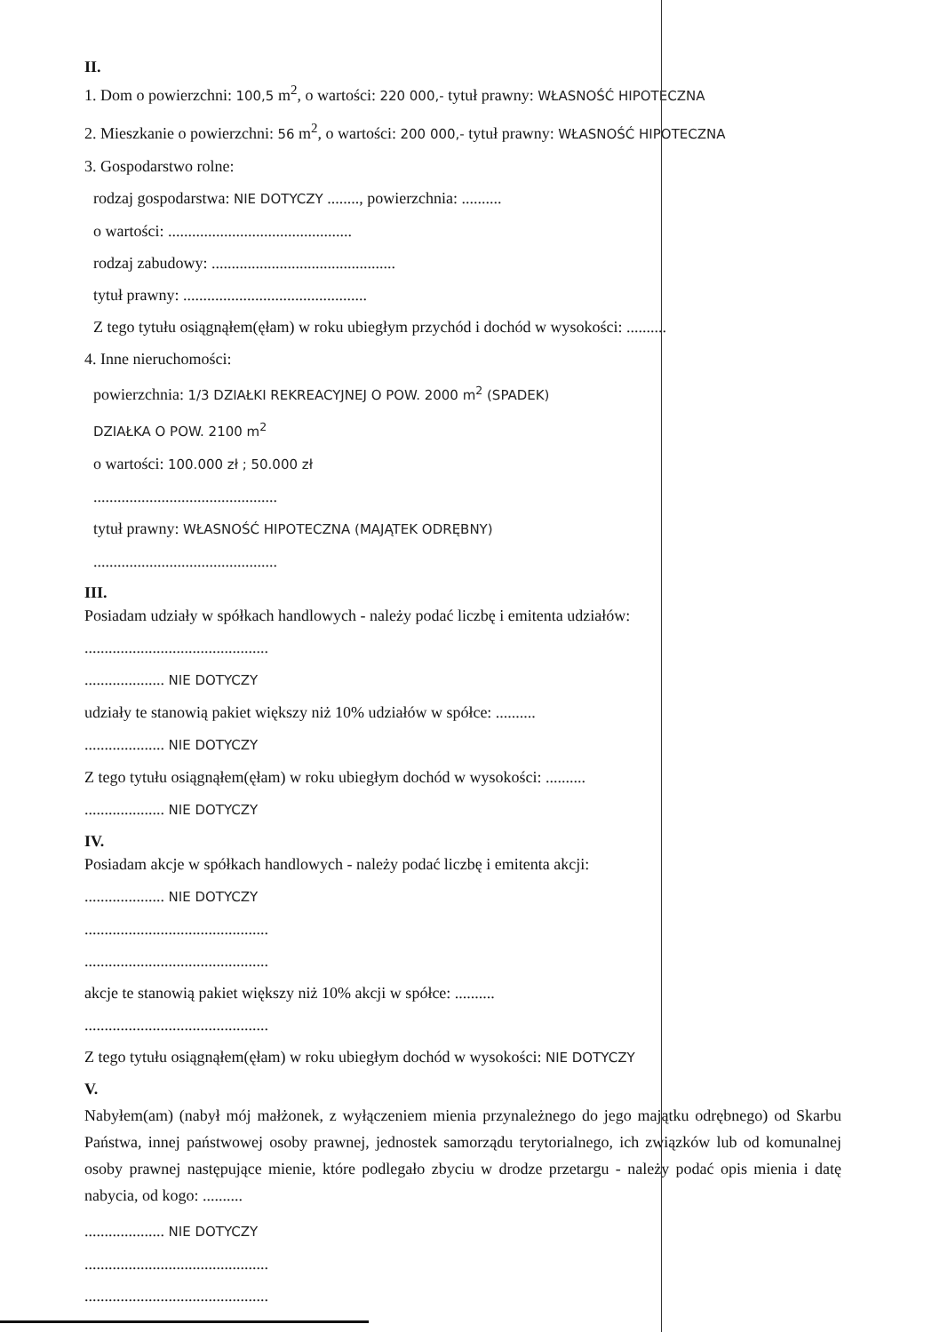II.
1. Dom o powierzchni: 100,5 m<sup>2</sup>, o wartości: 220 000,- tytuł prawny: WŁASNOŚĆ HIPOTECZNA
2. Mieszkanie o powierzchni: 56 m<sup>2</sup>, o wartości: 200 000,- tytuł prawny: WŁASNOŚĆ HIPOTECZNA
3. Gospodarstwo rolne:
rodzaj gospodarstwa: NIE DOTYCZY ........, powierzchnia: ..........
o wartości: ..............................................
rodzaj zabudowy: ..............................................
tytuł prawny: ..............................................
Z tego tytułu osiągnąłem(ęłam) w roku ubiegłym przychód i dochód w wysokości: ..........
4. Inne nieruchomości:
powierzchnia: 1/3 DZIAŁKI REKREACYJNEJ O POW. 2000 m<sup>2</sup> (SPADEK)
DZIAŁKA O POW. 2100 m<sup>2</sup>
o wartości: 100.000 zł ; 50.000 zł
..............................................
tytuł prawny: WŁASNOŚĆ HIPOTECZNA (MAJĄTEK ODRĘBNY)
..............................................
III.
Posiadam udziały w spółkach handlowych - należy podać liczbę i emitenta udziałów:
..............................................
.................... NIE DOTYCZY
udziały te stanowią pakiet większy niż 10% udziałów w spółce: ..........
.................... NIE DOTYCZY
Z tego tytułu osiągnąłem(ęłam) w roku ubiegłym dochód w wysokości: ..........
.................... NIE DOTYCZY
IV.
Posiadam akcje w spółkach handlowych - należy podać liczbę i emitenta akcji:
.................... NIE DOTYCZY
..............................................
..............................................
akcje te stanowią pakiet większy niż 10% akcji w spółce: ..........
..............................................
Z tego tytułu osiągnąłem(ęłam) w roku ubiegłym dochód w wysokości: NIE DOTYCZY
V.
Nabyłem(am) (nabył mój małżonek, z wyłączeniem mienia przynależnego do jego majątku odrębnego) od Skarbu Państwa, innej państwowej osoby prawnej, jednostek samorządu terytorialnego, ich związków lub od komunalnej osoby prawnej następujące mienie, które podlegało zbyciu w drodze przetargu - należy podać opis mienia i datę nabycia, od kogo: ..........
.................... NIE DOTYCZY
..............................................
..............................................